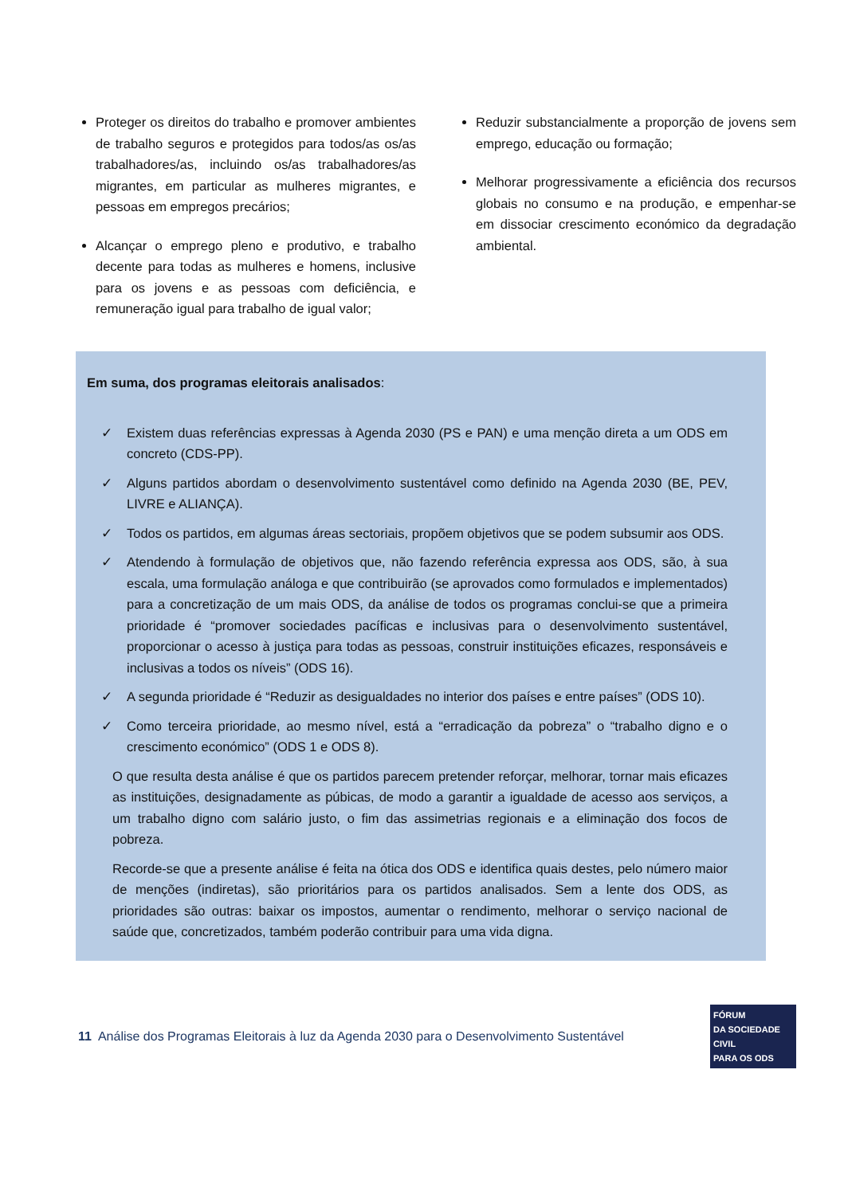Proteger os direitos do trabalho e promover ambientes de trabalho seguros e protegidos para todos/as os/as trabalhadores/as, incluindo os/as trabalhadores/as migrantes, em particular as mulheres migrantes, e pessoas em empregos precários;
Alcançar o emprego pleno e produtivo, e trabalho decente para todas as mulheres e homens, inclusive para os jovens e as pessoas com deficiência, e remuneração igual para trabalho de igual valor;
Reduzir substancialmente a proporção de jovens sem emprego, educação ou formação;
Melhorar progressivamente a eficiência dos recursos globais no consumo e na produção, e empenhar-se em dissociar crescimento económico da degradação ambiental.
Em suma, dos programas eleitorais analisados:
✓ Existem duas referências expressas à Agenda 2030 (PS e PAN) e uma menção direta a um ODS em concreto (CDS-PP).
✓ Alguns partidos abordam o desenvolvimento sustentável como definido na Agenda 2030 (BE, PEV, LIVRE e ALIANÇA).
✓ Todos os partidos, em algumas áreas sectoriais, propõem objetivos que se podem subsumir aos ODS.
✓ Atendendo à formulação de objetivos que, não fazendo referência expressa aos ODS, são, à sua escala, uma formulação análoga e que contribuirão (se aprovados como formulados e implementados) para a concretização de um mais ODS, da análise de todos os programas conclui-se que a primeira prioridade é “promover sociedades pacíficas e inclusivas para o desenvolvimento sustentável, proporcionar o acesso à justiça para todas as pessoas, construir instituições eficazes, responsáveis e inclusivas a todos os níveis” (ODS 16).
✓ A segunda prioridade é “Reduzir as desigualdades no interior dos países e entre países” (ODS 10).
✓ Como terceira prioridade, ao mesmo nível, está a “erradicação da pobreza” o “trabalho digno e o crescimento económico” (ODS 1 e ODS 8).
O que resulta desta análise é que os partidos parecem pretender reforçar, melhorar, tornar mais eficazes as instituições, designadamente as púbicas, de modo a garantir a igualdade de acesso aos serviços, a um trabalho digno com salário justo, o fim das assimetrias regionais e a eliminação dos focos de pobreza.
Recorde-se que a presente análise é feita na ótica dos ODS e identifica quais destes, pelo número maior de menções (indiretas), são prioritários para os partidos analisados. Sem a lente dos ODS, as prioridades são outras: baixar os impostos, aumentar o rendimento, melhorar o serviço nacional de saúde que, concretizados, também poderão contribuir para uma vida digna.
11 Análise dos Programas Eleitorais à luz da Agenda 2030 para o Desenvolvimento Sustentável
FÓRUM
DA SOCIEDADE CIVIL
PARA OS ODS